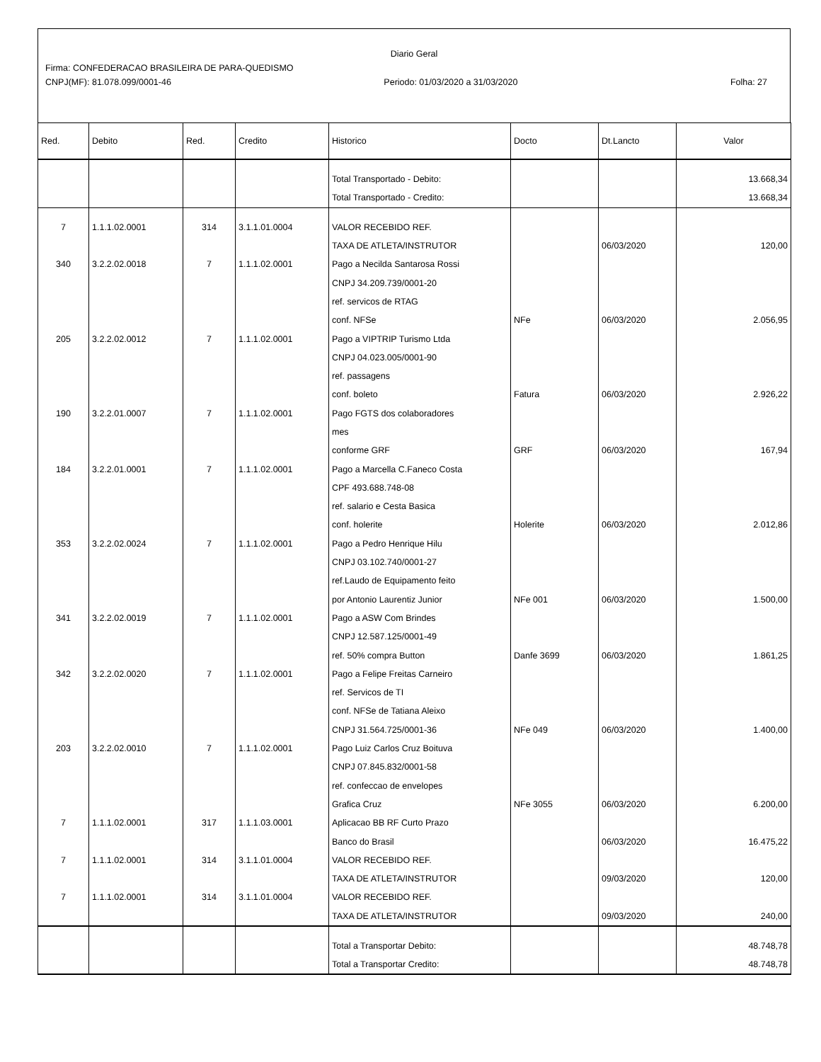Diario Geral
Firma: CONFEDERACAO BRASILEIRA DE PARA-QUEDISMO
CNPJ(MF): 81.078.099/0001-46 Periodo: 01/03/2020 a 31/03/2020 Folha: 27
| Red. | Debito | Red. | Credito | Historico | Docto | Dt.Lancto | Valor |
| --- | --- | --- | --- | --- | --- | --- | --- |
| | | | | Total Transportado - Debito: | | | 13.668,34 |
| | | | | Total Transportado - Credito: | | | 13.668,34 |
| 7 | 1.1.1.02.0001 | 314 | 3.1.1.01.0004 | VALOR RECEBIDO REF. | | | |
| | | | | TAXA DE ATLETA/INSTRUTOR | | 06/03/2020 | 120,00 |
| 340 | 3.2.2.02.0018 | 7 | 1.1.1.02.0001 | Pago a Necilda Santarosa Rossi | | | |
| | | | | CNPJ 34.209.739/0001-20 | | | |
| | | | | ref. servicos de RTAG | | | |
| | | | | conf. NFSe | NFe | 06/03/2020 | 2.056,95 |
| 205 | 3.2.2.02.0012 | 7 | 1.1.1.02.0001 | Pago a VIPTRIP Turismo Ltda | | | |
| | | | | CNPJ 04.023.005/0001-90 | | | |
| | | | | ref. passagens | | | |
| | | | | conf. boleto | Fatura | 06/03/2020 | 2.926,22 |
| 190 | 3.2.2.01.0007 | 7 | 1.1.1.02.0001 | Pago FGTS dos colaboradores | | | |
| | | | | mes | | | |
| | | | | conforme GRF | GRF | 06/03/2020 | 167,94 |
| 184 | 3.2.2.01.0001 | 7 | 1.1.1.02.0001 | Pago a Marcella C.Faneco Costa | | | |
| | | | | CPF 493.688.748-08 | | | |
| | | | | ref. salario e Cesta Basica | | | |
| | | | | conf. holerite | Holerite | 06/03/2020 | 2.012,86 |
| 353 | 3.2.2.02.0024 | 7 | 1.1.1.02.0001 | Pago a Pedro Henrique Hilu | | | |
| | | | | CNPJ 03.102.740/0001-27 | | | |
| | | | | ref.Laudo de Equipamento feito | | | |
| | | | | por Antonio Laurentiz Junior | NFe 001 | 06/03/2020 | 1.500,00 |
| 341 | 3.2.2.02.0019 | 7 | 1.1.1.02.0001 | Pago a ASW Com Brindes | | | |
| | | | | CNPJ 12.587.125/0001-49 | | | |
| | | | | ref. 50% compra Button | Danfe 3699 | 06/03/2020 | 1.861,25 |
| 342 | 3.2.2.02.0020 | 7 | 1.1.1.02.0001 | Pago a Felipe Freitas Carneiro | | | |
| | | | | ref. Servicos de TI | | | |
| | | | | conf. NFSe de Tatiana Aleixo | | | |
| | | | | CNPJ 31.564.725/0001-36 | NFe 049 | 06/03/2020 | 1.400,00 |
| 203 | 3.2.2.02.0010 | 7 | 1.1.1.02.0001 | Pago Luiz Carlos Cruz Boituva | | | |
| | | | | CNPJ 07.845.832/0001-58 | | | |
| | | | | ref. confeccao de envelopes | | | |
| | | | | Grafica Cruz | NFe 3055 | 06/03/2020 | 6.200,00 |
| 7 | 1.1.1.02.0001 | 317 | 1.1.1.03.0001 | Aplicacao BB RF Curto Prazo | | | |
| | | | | Banco do Brasil | | 06/03/2020 | 16.475,22 |
| 7 | 1.1.1.02.0001 | 314 | 3.1.1.01.0004 | VALOR RECEBIDO REF. | | | |
| | | | | TAXA DE ATLETA/INSTRUTOR | | 09/03/2020 | 120,00 |
| 7 | 1.1.1.02.0001 | 314 | 3.1.1.01.0004 | VALOR RECEBIDO REF. | | | |
| | | | | TAXA DE ATLETA/INSTRUTOR | | 09/03/2020 | 240,00 |
| | | | | Total a Transportar Debito: | | | 48.748,78 |
| | | | | Total a Transportar Credito: | | | 48.748,78 |